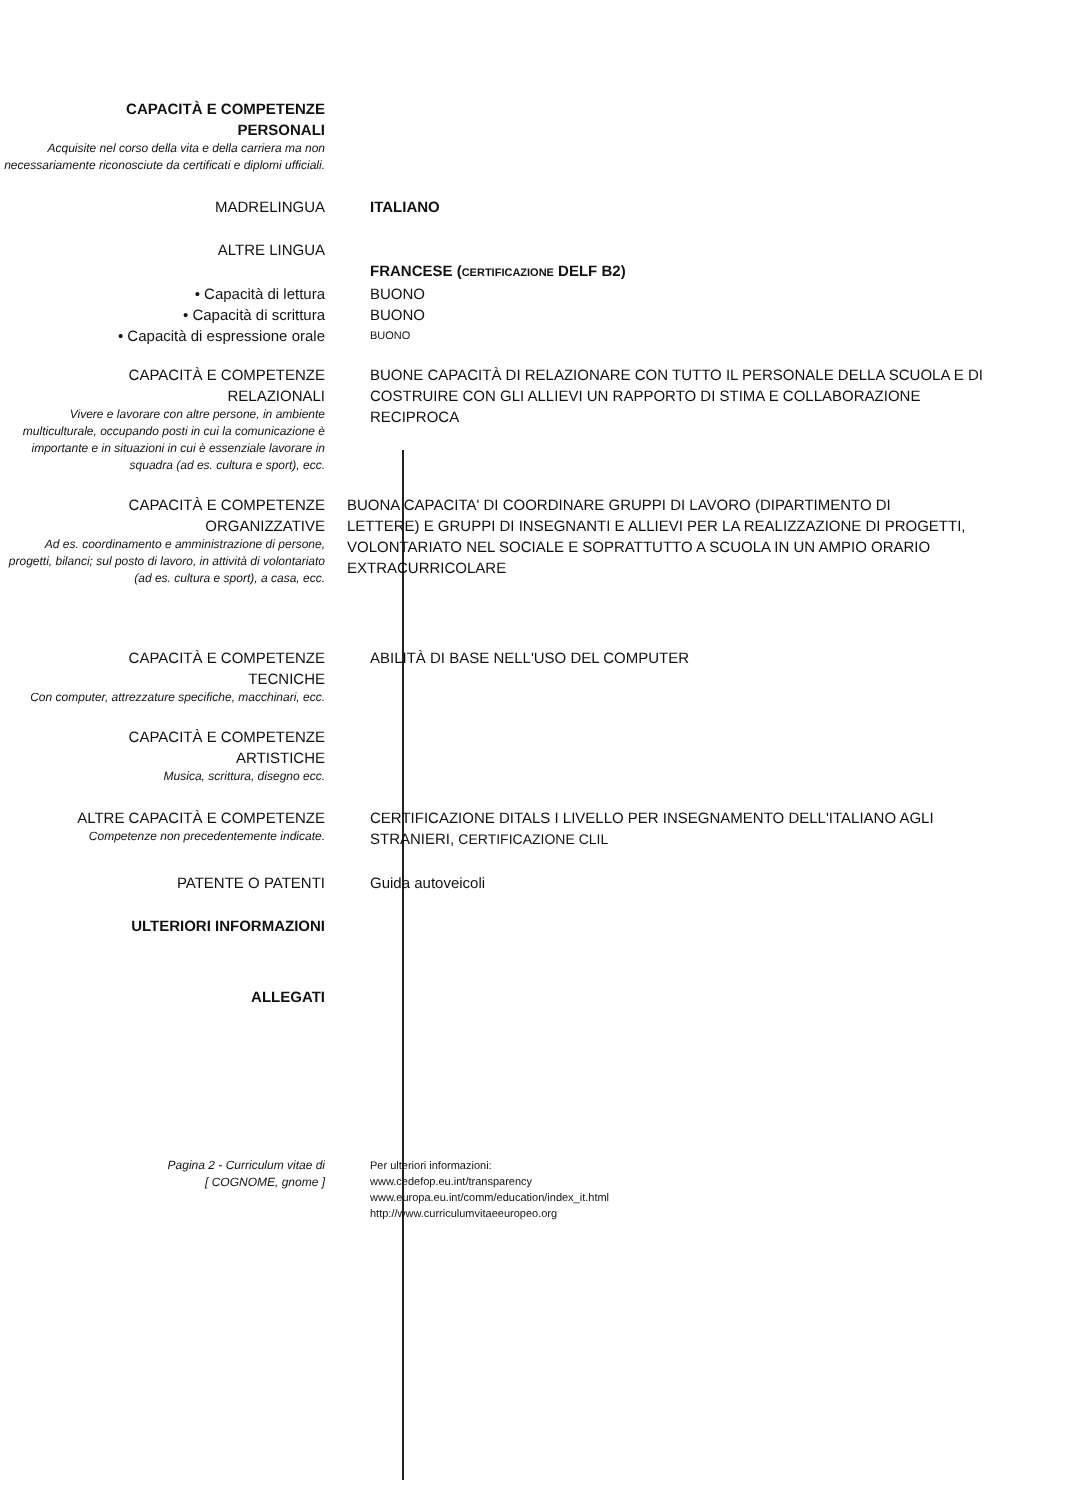CAPACITÀ E COMPETENZE
PERSONALI
Acquisite nel corso della vita e della carriera ma non necessariamente riconosciute da certificati e diplomi ufficiali.
MADRELINGUA ITALIANO
ALTRE LINGUA
FRANCESE (CERTIFICAZIONE DELF B2)
• Capacità di lettura BUONO
• Capacità di scrittura BUONO
• Capacità di espressione orale
BUONO
CAPACITÀ E COMPETENZE
RELAZIONALI
Vivere e lavorare con altre persone, in ambiente multiculturale, occupando posti in cui la comunicazione è importante e in situazioni in cui è essenziale lavorare in squadra (ad es. cultura e sport), ecc.
BUONE CAPACITÀ DI RELAZIONARE CON TUTTO IL PERSONALE DELLA SCUOLA E DI COSTRUIRE CON GLI ALLIEVI UN RAPPORTO DI STIMA E COLLABORAZIONE RECIPROCA
CAPACITÀ E COMPETENZE
ORGANIZZATIVE
Ad es. coordinamento e amministrazione di persone, progetti, bilanci; sul posto di lavoro, in attività di volontariato (ad es. cultura e sport), a casa, ecc.
BUONA CAPACITA' DI COORDINARE GRUPPI DI LAVORO (DIPARTIMENTO DI LETTERE) E GRUPPI DI INSEGNANTI E ALLIEVI PER LA REALIZZAZIONE DI PROGETTI, VOLONTARIATO NEL SOCIALE E SOPRATTUTTO A SCUOLA IN UN AMPIO ORARIO EXTRACURRICOLARE
CAPACITÀ E COMPETENZE
TECNICHE
Con computer, attrezzature specifiche, macchinari, ecc.
ABILITÀ DI BASE NELL'USO DEL COMPUTER
CAPACITÀ E COMPETENZE
ARTISTICHE
Musica, scrittura, disegno ecc.
ALTRE CAPACITÀ E COMPETENZE
Competenze non precedentemente indicate.
CERTIFICAZIONE DITALS I LIVELLO PER INSEGNAMENTO DELL'ITALIANO AGLI STRANIERI, CERTIFICAZIONE CLIL
PATENTE O PATENTI Guida autoveicoli
ULTERIORI INFORMAZIONI
ALLEGATI
Pagina 2 - Curriculum vitae di
[ COGNOME, gnome ]
Per ulteriori informazioni:
www.cedefop.eu.int/transparency
www.europa.eu.int/comm/education/index_it.html
http://www.curriculumvitaeeuropeo.org